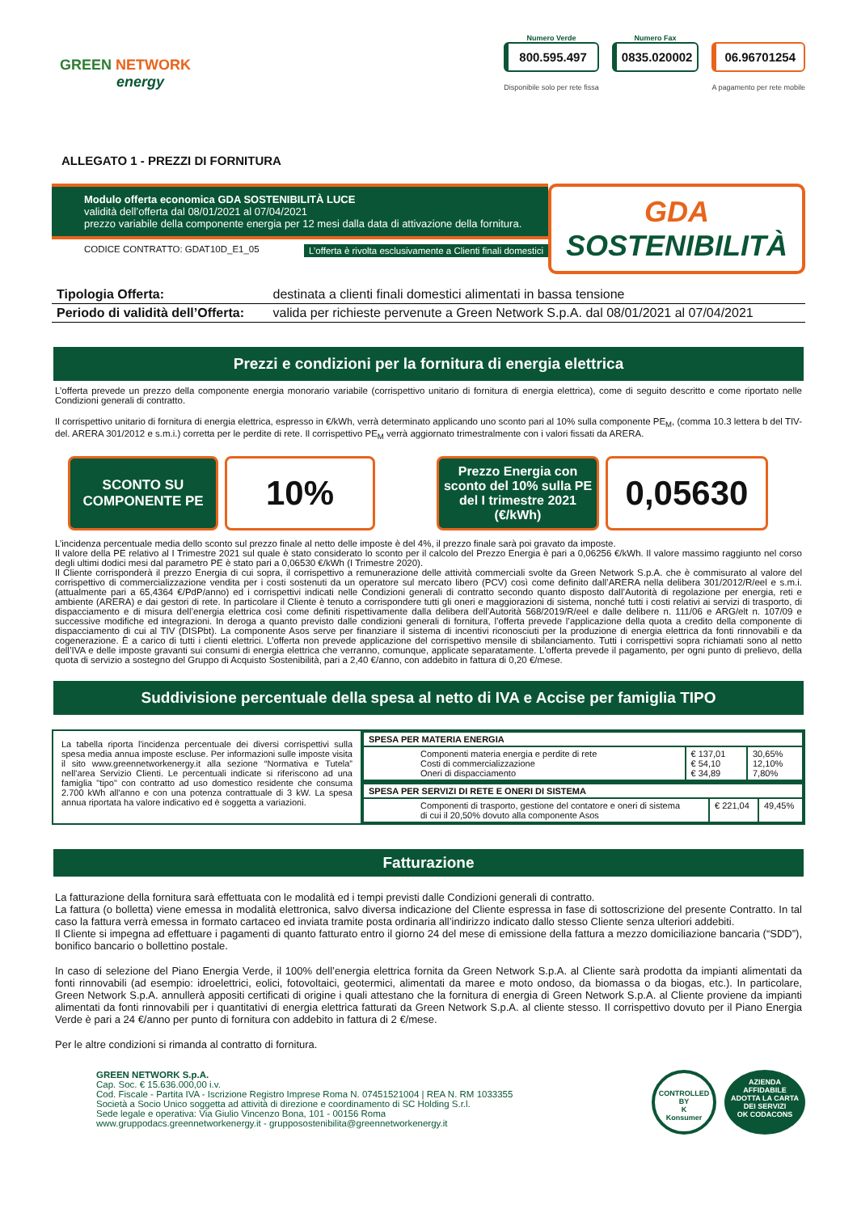GREEN NETWORK
energy
Numero Verde
800.595.497
Disponibile solo per rete fissa
Numero Fax
0835.020002
06.96701254
A pagamento per rete mobile
ALLEGATO 1 - PREZZI DI FORNITURA
Modulo offerta economica GDA SOSTENIBILITÀ LUCE
validità dell’offerta dal 08/01/2021 al 07/04/2021
prezzo variabile della componente energia per 12 mesi dalla data di attivazione della fornitura.
CODICE CONTRATTO: GDAT10D_E1_05 L’offerta è rivolta esclusivamente a Clienti finali domestici
GDA
SOSTENIBILITÀ
| Tipologia Offerta: | destinata a clienti finali domestici alimentati in bassa tensione |
| Periodo di validità dell’Offerta: | valida per richieste pervenute a Green Network S.p.A. dal 08/01/2021 al 07/04/2021 |
Prezzi e condizioni per la fornitura di energia elettrica
L’offerta prevede un prezzo della componente energia monorario variabile (corrispettivo unitario di fornitura di energia elettrica), come di seguito descritto e come riportato nelle Condizioni generali di contratto.
Il corrispettivo unitario di fornitura di energia elettrica, espresso in €/kWh, verrà determinato applicando uno sconto pari al 10% sulla componente PE<sub>M</sub>, (comma 10.3 lettera b del TIV-del. ARERA 301/2012 e s.m.i.) corretta per le perdite di rete. Il corrispettivo PE<sub>M</sub> verrà aggiornato trimestralmente con i valori fissati da ARERA.
SCONTO SU
COMPONENTE PE
10%
Prezzo Energia con sconto del 10% sulla PE del I trimestre 2021
(€/kWh)
0,05630
L’incidenza percentuale media dello sconto sul prezzo finale al netto delle imposte è del 4%, il prezzo finale sarà poi gravato da imposte.
Il valore della PE relativo al I Trimestre 2021 sul quale è stato considerato lo sconto per il calcolo del Prezzo Energia è pari a 0,06256 €/kWh. Il valore massimo raggiunto nel corso degli ultimi dodici mesi dal parametro PE è stato pari a 0,06530 €/kWh (I Trimestre 2020).
Il Cliente corrisponderà il prezzo Energia di cui sopra, il corrispettivo a remunerazione delle attività commerciali svolte da Green Network S.p.A. che è commisurato al valore del corrispettivo di commercializzazione vendita per i costi sostenuti da un operatore sul mercato libero (PCV) così come definito dall’ARERA nella delibera 301/2012/R/eel e s.m.i. (attualmente pari a 65,4364 €/PdP/anno) ed i corrispettivi indicati nelle Condizioni generali di contratto secondo quanto disposto dall’Autorità di regolazione per energia, reti e ambiente (ARERA) e dai gestori di rete. In particolare il Cliente è tenuto a corrispondere tutti gli oneri e maggiorazioni di sistema, nonché tutti i costi relativi ai servizi di trasporto, di dispacciamento e di misura dell’energia elettrica così come definiti rispettivamente dalla delibera dell’Autorità 568/2019/R/eel e dalle delibere n. 111/06 e ARG/elt n. 107/09 e successive modifiche ed integrazioni. In deroga a quanto previsto dalle condizioni generali di fornitura, l’offerta prevede l’applicazione della quota a credito della componente di dispacciamento di cui al TIV (DISPbt). La componente Asos serve per finanziare il sistema di incentivi riconosciuti per la produzione di energia elettrica da fonti rinnovabili e da cogenerazione. È a carico di tutti i clienti elettrici. L’offerta non prevede applicazione del corrispettivo mensile di sbilanciamento. Tutti i corrispettivi sopra richiamati sono al netto dell’IVA e delle imposte gravanti sui consumi di energia elettrica che verranno, comunque, applicate separatamente. L'offerta prevede il pagamento, per ogni punto di prelievo, della quota di servizio a sostegno del Gruppo di Acquisto Sostenibilità, pari a 2,40 €/anno, con addebito in fattura di 0,20 €/mese.
Suddivisione percentuale della spesa al netto di IVA e Accise per famiglia TIPO
| La tabella riporta l'incidenza percentuale dei diversi corrispettivi sulla spesa media annua imposte escluse. Per informazioni sulle imposte visita il sito www.greennetworkenergy.it alla sezione “Normativa e Tutela” nell’area Servizio Clienti. Le percentuali indicate si riferiscono ad una famiglia "tipo" con contratto ad uso domestico residente che consuma 2.700 kWh all'anno e con una potenza contrattuale di 3 kW. La spesa annua riportata ha valore indicativo ed è soggetta a variazioni. | / SPESA PER MATERIA ENERGIA / / / / Componenti materia energia e perdite di rete Costi di commercializzazione Oneri di dispacciamento / € 137,01 € 54,10 € 34,89 / 30,65% 12,10% 7,80% / |
| | / SPESA PER SERVIZI DI RETE E ONERI DI SISTEMA / / / / Componenti di trasporto, gestione del contatore e oneri di sistema di cui il 20,50% dovuto alla componente Asos / € 221,04 / 49,45% / |
Fatturazione
La fatturazione della fornitura sarà effettuata con le modalità ed i tempi previsti dalle Condizioni generali di contratto.
La fattura (o bolletta) viene emessa in modalità elettronica, salvo diversa indicazione del Cliente espressa in fase di sottoscrizione del presente Contratto. In tal caso la fattura verrà emessa in formato cartaceo ed inviata tramite posta ordinaria all’indirizzo indicato dallo stesso Cliente senza ulteriori addebiti.
Il Cliente si impegna ad effettuare i pagamenti di quanto fatturato entro il giorno 24 del mese di emissione della fattura a mezzo domiciliazione bancaria (“SDD”), bonifico bancario o bollettino postale.
In caso di selezione del Piano Energia Verde, il 100% dell’energia elettrica fornita da Green Network S.p.A. al Cliente sarà prodotta da impianti alimentati da fonti rinnovabili (ad esempio: idroelettrici, eolici, fotovoltaici, geotermici, alimentati da maree e moto ondoso, da biomassa o da biogas, etc.). In particolare, Green Network S.p.A. annullerà appositi certificati di origine i quali attestano che la fornitura di energia di Green Network S.p.A. al Cliente proviene da impianti alimentati da fonti rinnovabili per i quantitativi di energia elettrica fatturati da Green Network S.p.A. al cliente stesso. Il corrispettivo dovuto per il Piano Energia Verde è pari a 24 €/anno per punto di fornitura con addebito in fattura di 2 €/mese.
Per le altre condizioni si rimanda al contratto di fornitura.
GREEN NETWORK S.p.A.
Cap. Soc. € 15.636.000,00 i.v.
Cod. Fiscale - Partita IVA - Iscrizione Registro Imprese Roma N. 07451521004 | REA N. RM 1033355
Società a Socio Unico soggetta ad attività di direzione e coordinamento di SC Holding S.r.l.
Sede legale e operativa: Via Giulio Vincenzo Bona, 101 - 00156 Roma
www.gruppodacs.greennetworkenergy.it - grupposostenibilita@greennetworkenergy.it
CONTROLLED BY
K
Konsumer
AZIENDA
AFFIDABILE
ADOTTA LA CARTA DEI SERVIZI
OK CODACONS